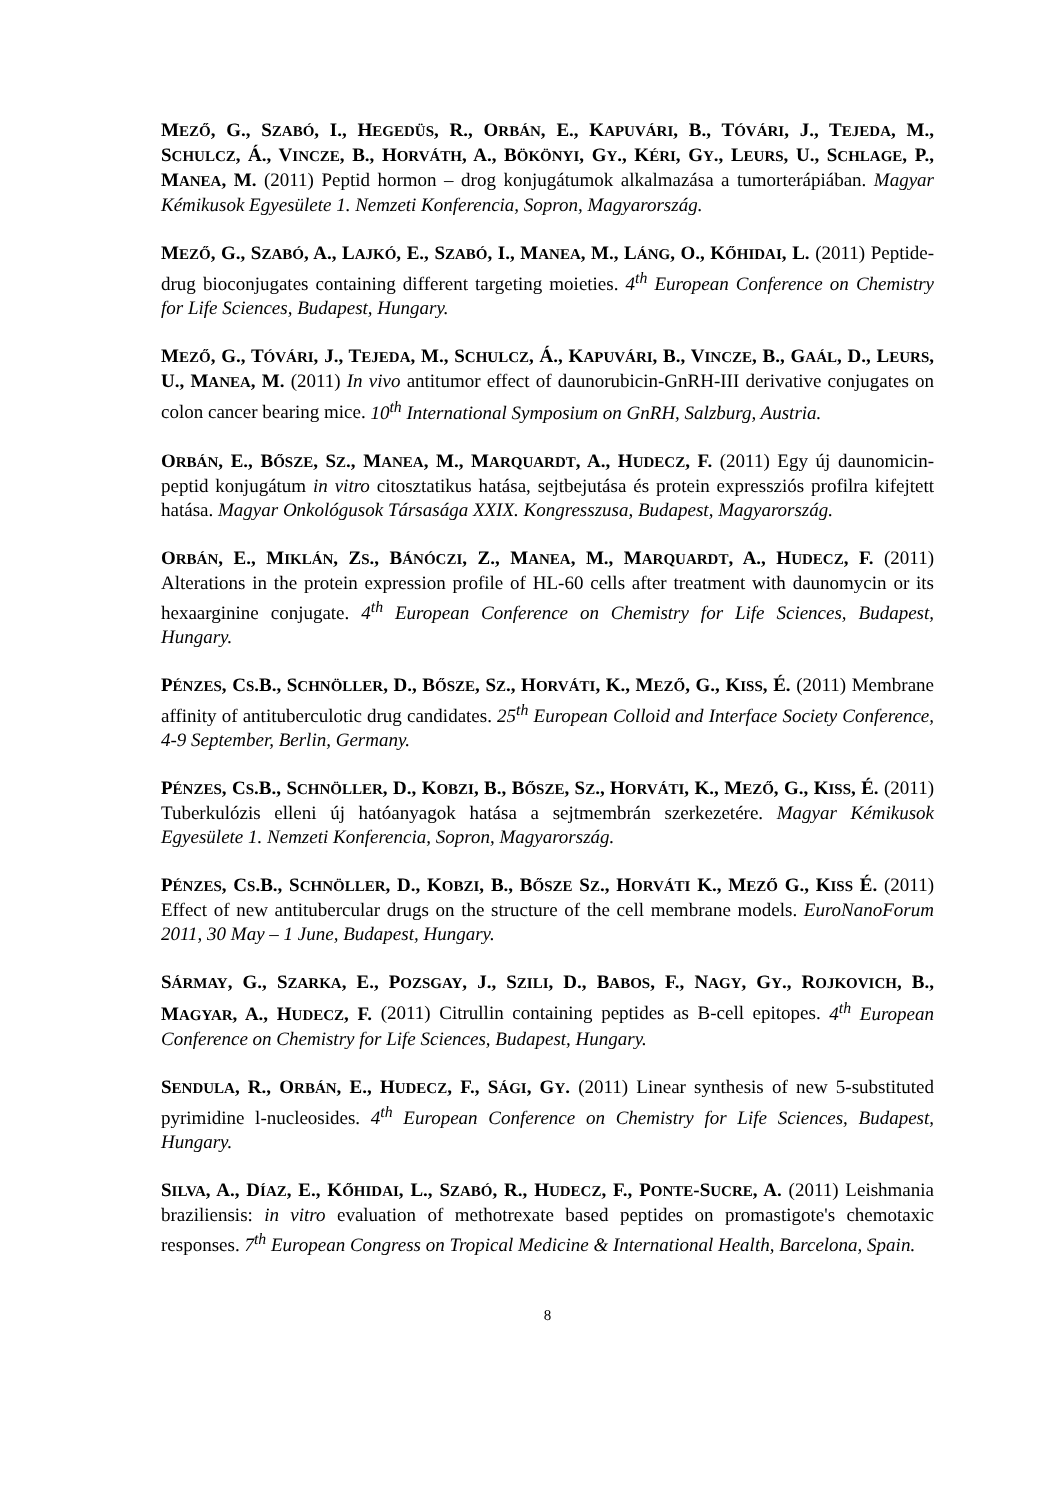MEZŐ, G., SZABÓ, I., HEGEDÜS, R., ORBÁN, E., KAPUVÁRI, B., TÓVÁRI, J., TEJEDA, M., SCHULCZ, Á., VINCZE, B., HORVÁTH, A., BÖKÖNYI, GY., KÉRI, GY., LEURS, U., SCHLAGE, P., MANEA, M. (2011) Peptid hormon – drog konjugátumok alkalmazása a tumorterápiában. Magyar Kémikusok Egyesülete 1. Nemzeti Konferencia, Sopron, Magyarország.
MEZŐ, G., SZABÓ, A., LAJKÓ, E., SZABÓ, I., MANEA, M., LÁNG, O., KŐHIDAI, L. (2011) Peptide-drug bioconjugates containing different targeting moieties. 4<sup>th</sup> European Conference on Chemistry for Life Sciences, Budapest, Hungary.
MEZŐ, G., TÓVÁRI, J., TEJEDA, M., SCHULCZ, Á., KAPUVÁRI, B., VINCZE, B., GAÁL, D., LEURS, U., MANEA, M. (2011) In vivo antitumor effect of daunorubicin-GnRH-III derivative conjugates on colon cancer bearing mice. 10<sup>th</sup> International Symposium on GnRH, Salzburg, Austria.
ORBÁN, E., BŐSZE, SZ., MANEA, M., MARQUARDT, A., HUDECZ, F. (2011) Egy új daunomicin-peptid konjugátum in vitro citosztatikus hatása, sejtbejutása és protein expressziós profilra kifejtett hatása. Magyar Onkológusok Társasága XXIX. Kongresszusa, Budapest, Magyarország.
ORBÁN, E., MIKLÁN, ZS., BÁNÓCZI, Z., MANEA, M., MARQUARDT, A., HUDECZ, F. (2011) Alterations in the protein expression profile of HL-60 cells after treatment with daunomycin or its hexaarginine conjugate. 4<sup>th</sup> European Conference on Chemistry for Life Sciences, Budapest, Hungary.
PÉNZES, CS.B., SCHNÖLLER, D., BŐSZE, SZ., HORVÁTI, K., MEZŐ, G., KISS, É. (2011) Membrane affinity of antituberculotic drug candidates. 25<sup>th</sup> European Colloid and Interface Society Conference, 4-9 September, Berlin, Germany.
PÉNZES, CS.B., SCHNÖLLER, D., KOBZI, B., BŐSZE, SZ., HORVÁTI, K., MEZŐ, G., KISS, É. (2011) Tuberkulózis elleni új hatóanyagok hatása a sejtmembrán szerkezetére. Magyar Kémikusok Egyesülete 1. Nemzeti Konferencia, Sopron, Magyarország.
PÉNZES, CS.B., SCHNÖLLER, D., KOBZI, B., BŐSZE SZ., HORVÁTI K., MEZŐ G., KISS É. (2011) Effect of new antitubercular drugs on the structure of the cell membrane models. EuroNanoForum 2011, 30 May – 1 June, Budapest, Hungary.
SÁRMAY, G., SZARKA, E., POZSGAY, J., SZILI, D., BABOS, F., NAGY, GY., ROJKOVICH, B., MAGYAR, A., HUDECZ, F. (2011) Citrullin containing peptides as B-cell epitopes. 4<sup>th</sup> European Conference on Chemistry for Life Sciences, Budapest, Hungary.
SENDULA, R., ORBÁN, E., HUDECZ, F., SÁGI, GY. (2011) Linear synthesis of new 5-substituted pyrimidine l-nucleosides. 4<sup>th</sup> European Conference on Chemistry for Life Sciences, Budapest, Hungary.
SILVA, A., DÍAZ, E., KŐHIDAI, L., SZABÓ, R., HUDECZ, F., PONTE-SUCRE, A. (2011) Leishmania braziliensis: in vitro evaluation of methotrexate based peptides on promastigote's chemotaxic responses. 7<sup>th</sup> European Congress on Tropical Medicine & International Health, Barcelona, Spain.
8